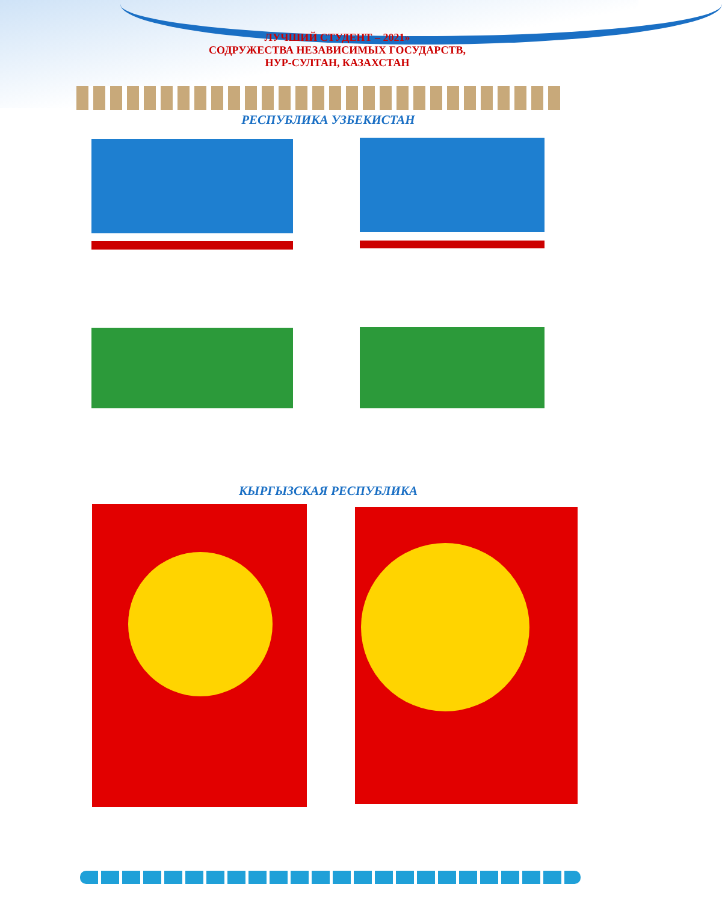ЛУЧШИЙ СТУДЕНТ – 2021»
СОДРУЖЕСТВА НЕЗАВИСИМЫХ ГОСУДАРСТВ,
НУР-СУЛТАН, КАЗАХСТАН
РЕСПУБЛИКА УЗБЕКИСТАН
КЫРГЫЗСКАЯ РЕСПУБЛИКА